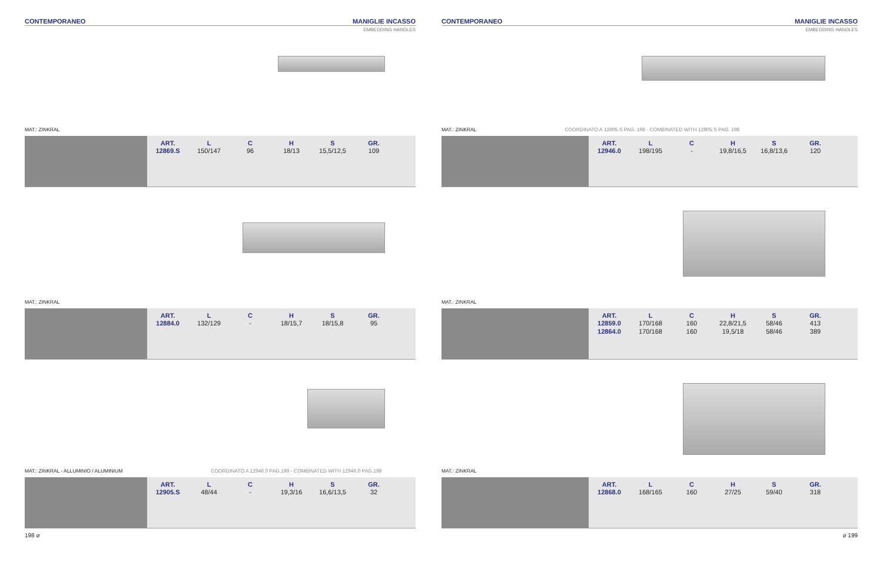CONTEMPORANEO MANIGLIE INCASSO
EMBEDDING HANDLES
MAT.: ZINKRAL
| ART. | L | C | H | S | GR. |
| --- | --- | --- | --- | --- | --- |
| 12869.S | 150/147 | 96 | 18/13 | 15,5/12,5 | 109 |
MAT.: ZINKRAL
| ART. | L | C | H | S | GR. |
| --- | --- | --- | --- | --- | --- |
| 12884.0 | 132/129 | - | 18/15,7 | 18/15,8 | 95 |
MAT.: ZINKRAL - ALLUMINIO / ALUMINIUM COORDINATO A 12946.0 PAG.199 - COMBINATED WITH 12946.0 PAG.199
| ART. | L | C | H | S | GR. |
| --- | --- | --- | --- | --- | --- |
| 12905.S | 48/44 | - | 19,3/16 | 16,6/13,5 | 32 |
198 ⌀
CONTEMPORANEO MANIGLIE INCASSO
EMBEDDING HANDLES
MAT.: ZINKRAL COORDINATO A 12905.S PAG. 198 - COMBINATED WITH 12905.S PAG. 198
| ART. | L | C | H | S | GR. |
| --- | --- | --- | --- | --- | --- |
| 12946.0 | 198/195 | - | 19,8/16,5 | 16,8/13,6 | 120 |
MAT.: ZINKRAL
| ART. | L | C | H | S | GR. |
| --- | --- | --- | --- | --- | --- |
| 12859.0 | 170/168 | 160 | 22,8/21,5 | 58/46 | 413 |
| 12864.0 | 170/168 | 160 | 19,5/18 | 58/46 | 389 |
MAT.: ZINKRAL
| ART. | L | C | H | S | GR. |
| --- | --- | --- | --- | --- | --- |
| 12868.0 | 168/165 | 160 | 27/25 | 59/40 | 318 |
⌀ 199